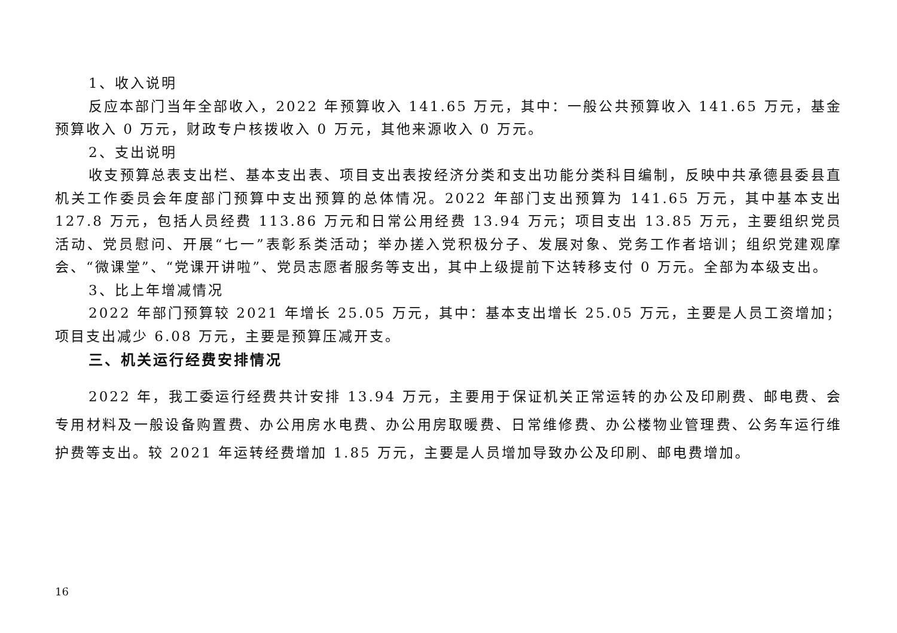1、收入说明
反应本部门当年全部收入，2022 年预算收入 141.65 万元，其中：一般公共预算收入 141.65 万元，基金预算收入 0 万元，财政专户核拨收入 0 万元，其他来源收入 0 万元。
2、支出说明
收支预算总表支出栏、基本支出表、项目支出表按经济分类和支出功能分类科目编制，反映中共承德县委县直机关工作委员会年度部门预算中支出预算的总体情况。2022 年部门支出预算为 141.65 万元，其中基本支出 127.8 万元，包括人员经费 113.86 万元和日常公用经费 13.94 万元；项目支出 13.85 万元，主要组织党员活动、党员慰问、开展“七一”表彰系类活动；举办搓入党积极分子、发展对象、党务工作者培训；组织党建观摩会、“微课堂”、“党课开讲啦”、党员志愿者服务等支出，其中上级提前下达转移支付 0 万元。全部为本级支出。
3、比上年增减情况
2022 年部门预算较 2021 年增长 25.05 万元，其中：基本支出增长 25.05 万元，主要是人员工资增加；项目支出减少 6.08 万元，主要是预算压减开支。
三、机关运行经费安排情况
2022 年，我工委运行经费共计安排 13.94 万元，主要用于保证机关正常运转的办公及印刷费、邮电费、会专用材料及一般设备购置费、办公用房水电费、办公用房取暖费、日常维修费、办公楼物业管理费、公务车运行维护费等支出。较 2021 年运转经费增加 1.85 万元，主要是人员增加导致办公及印刷、邮电费增加。
16